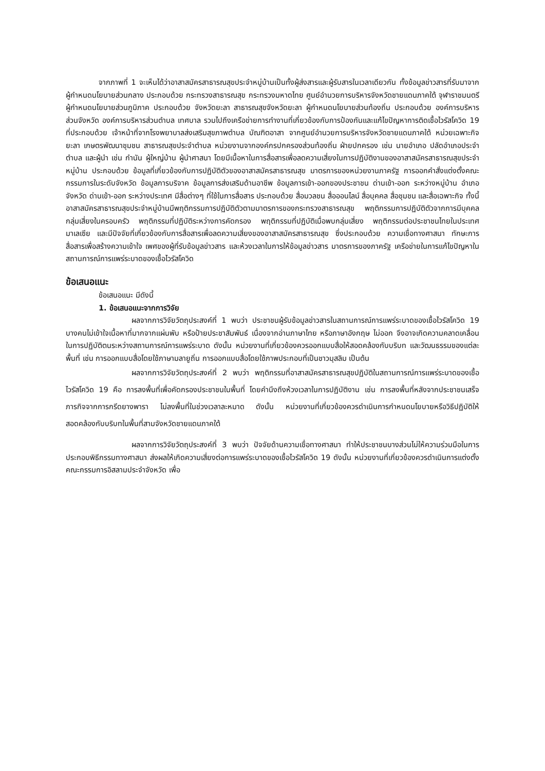จากภาพที่ 1 จะเห็นได้ว่าอาสาสมัครสาธารณสุขประจำหมู่บ้านเป็นทั้งผู้ส่งสารและผู้รับสารในเวลาเดียวกัน ทั้งข้อมูลข่าวสารที่รับมาจากผู้กำหนดนโยบายส่วนกลาง ประกอบด้วย กระทรวงสาธารณสุข กระทรวงมหาดไทย ศูนย์อำนวยการบริหารจังหวัดชายแดนภาคใต้ จุฬาราชมนตรี ผู้กำหนดนโยบายส่วนภูมิภาค ประกอบด้วย จังหวัดยะลา สาธารณสุขจังหวัดยะลา ผู้กำหนดนโยบายส่วนท้องถิ่น ประกอบด้วย องค์การบริหารส่วนจังหวัด องค์การบริหารส่วนตำบล เทศบาล รวมไปถึงเครือข่ายการทำงานที่เกี่ยวข้องกับการป้องกันและแก้ไขปัญหาการติดเชื้อไวรัสโควิด 19 ที่ประกอบด้วย เจ้าหน้าที่จากโรงพยาบาลส่งเสริมสุขภาพตำบล บัณฑิตอาสา จากศูนย์อำนวยการบริหารจังหวัดชายแดนภาคใต้ หน่วยเฉพาะกิจยะลา เกษตรพัฒนาชุมชน สาธารณสุขประจำตำบล หน่วยงานจากองค์กรปกครองส่วนท้องถิ่น ฝ่ายปกครอง เช่น นายอำเภอ ปลัดอำเภอประจำตำบล และผู้นำ เช่น กำนัน ผู้ใหญ่บ้าน ผู้นำศาสนา โดยมีเนื้อหาในการสื่อสารเพื่อลดความเสี่ยงในการปฏิบัติงานของอาสาสมัครสาธารณสุขประจำหมู่บ้าน ประกอบด้วย ข้อมูลที่เกี่ยวข้องกับการปฏิบัติตัวของอาสาสมัครสาธารณสุข มาตรการของหน่วยงานภาครัฐ การออกคำสั่งแต่งตั้งคณะกรรมการในระดับจังหวัด ข้อมูลการบริจาค ข้อมูลการส่งเสริมด้านอาชีพ ข้อมูลการเข้า-ออกของประชาชน ด่านเข้า-ออก ระหว่างหมู่บ้าน อำเภอ จังหวัด ด่านเข้า-ออก ระหว่างประเทศ มีสื่อต่างๆ ที่ใช้ในการสื่อสาร ประกอบด้วย สื่อมวลชน สื่อออนไลน์ สื่อบุคคล สื่อชุมชน และสื่อเฉพาะกิจ ทั้งนี้อาสาสมัครสาธารณสุขประจำหมู่บ้านมีพฤติกรรมการปฏิบัติตัวตามมาตรการของกระทรวงสาธารณสุข พฤติกรรมการปฏิบัติตัวจากการมีบุคคลกลุ่มเสี่ยงในครอบครัว พฤติกรรมที่ปฏิบัติระหว่างการคัดกรอง พฤติกรรมที่ปฏิบัติเมื่อพบกลุ่มเสี่ยง พฤติกรรมต่อประชาชนไทยในประเทศมาเลเซีย และมีปัจจัยที่เกี่ยวข้องกับการสื่อสารเพื่อลดความเสี่ยงของอาสาสมัครสาธารณสุข ซึ่งประกอบด้วย ความเชื่อทางศาสนา ทักษะการสื่อสารเพื่อสร้างความเข้าใจ เพศของผู้ที่รับข้อมูลข่าวสาร และห้วงเวลาในการให้ข้อมูลข่าวสาร มาตรการของภาครัฐ เครือข่ายในการแก้ไขปัญหาในสถานการณ์การแพร่ระบาดของเชื้อไวรัสโควิด
ข้อเสนอแนะ
ข้อเสนอแนะ มีดังนี้
1. ข้อเสนอแนะจากการวิจัย
ผลจากการวิจัยวัตถุประสงค์ที่ 1 พบว่า ประชาชนผู้รับข้อมูลข่าวสารในสถานการณ์การแพร่ระบาดของเชื้อไวรัสโควิด 19 บางคนไม่เข้าใจเนื้อหาที่มากจากแผ่นพับ หรือป้ายประชาสัมพันธ์ เนื่องจากอ่านภาษาไทย หรือภาษาอังกฤษ ไม่ออก จึงอาจเกิดความคลาดเคลื่อนในการปฏิบัติตนระหว่างสถานการณ์การแพร่ระบาด ดังนั้น หน่วยงานที่เกี่ยวข้องควรออกแบบสื่อให้สอดคล้องกับบริบท และวัฒนธรรมของแต่ละพื้นที่ เช่น การออกแบบสื่อโดยใช้ภาษามลายูถิ่น การออกแบบสื่อโดยใช้ภาพประกอบที่เป็นชาวมุสลิม เป็นต้น
ผลจากการวิจัยวัตถุประสงค์ที่ 2 พบว่า พฤติกรรมที่อาสาสมัครสาธารณสุขปฏิบัติในสถานการณ์การแพร่ระบาดของเชื้อไวรัสโควิด 19 คือ การลงพื้นที่เพื่อคัดกรองประชาชนในพื้นที่ โดยคำนึงถึงห้วงเวลาในการปฏิบัติงาน เช่น การลงพื้นที่หลังจากประชาชนเสร็จภารกิจจากการกรีดยางพารา ไม่ลงพื้นที่ในช่วงเวลาละหมาด ดังนั้น หน่วยงานที่เกี่ยวข้องควรดำเนินการกำหนดนโยบายหรือวิธีปฏิบัติให้สอดคล้องกับบริบทในพื้นที่สามจังหวัดชายแดนภาคใต้
ผลจากการวิจัยวัตถุประสงค์ที่ 3 พบว่า ปัจจัยด้านความเชื่อทางศาสนา ทำให้ประชาชนบางส่วนไม่ให้ความร่วมมือในการประกอบพิธีกรรมทางศาสนา ส่งผลให้เกิดความเสี่ยงต่อการแพร่ระบาดของเชื้อไวรัสโควิด 19 ดังนั้น หน่วยงานที่เกี่ยวข้องควรดำเนินการแต่งตั้งคณะกรรมการอิสลามประจำจังหวัด เพื่อ